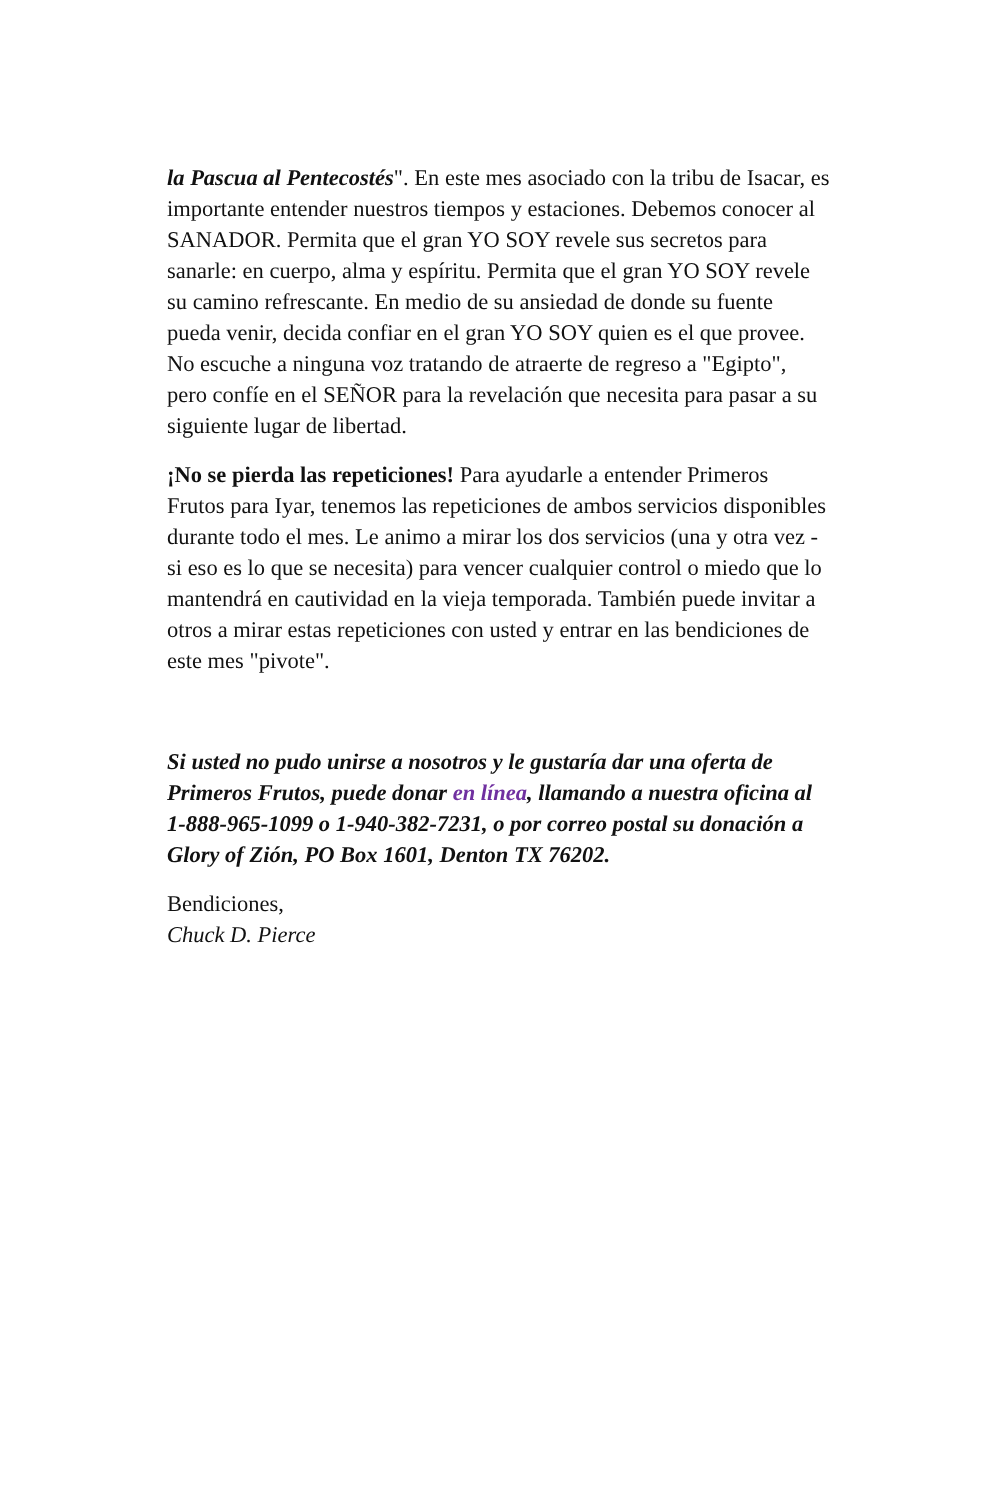la Pascua al Pentecostés". En este mes asociado con la tribu de Isacar, es importante entender nuestros tiempos y estaciones. Debemos conocer al SANADOR. Permita que el gran YO SOY revele sus secretos para sanarle: en cuerpo, alma y espíritu. Permita que el gran YO SOY revele su camino refrescante. En medio de su ansiedad de donde su fuente pueda venir, decida confiar en el gran YO SOY quien es el que provee. No escuche a ninguna voz tratando de atraerte de regreso a "Egipto", pero confíe en el SEÑOR para la revelación que necesita para pasar a su siguiente lugar de libertad.
¡No se pierda las repeticiones! Para ayudarle a entender Primeros Frutos para Iyar, tenemos las repeticiones de ambos servicios disponibles durante todo el mes. Le animo a mirar los dos servicios (una y otra vez - si eso es lo que se necesita) para vencer cualquier control o miedo que lo mantendrá en cautividad en la vieja temporada. También puede invitar a otros a mirar estas repeticiones con usted y entrar en las bendiciones de este mes "pivote".
Si usted no pudo unirse a nosotros y le gustaría dar una oferta de Primeros Frutos, puede donar en línea, llamando a nuestra oficina al 1-888-965-1099 o 1-940-382-7231, o por correo postal su donación a Glory of Zión, PO Box 1601, Denton TX 76202.
Bendiciones,
Chuck D. Pierce